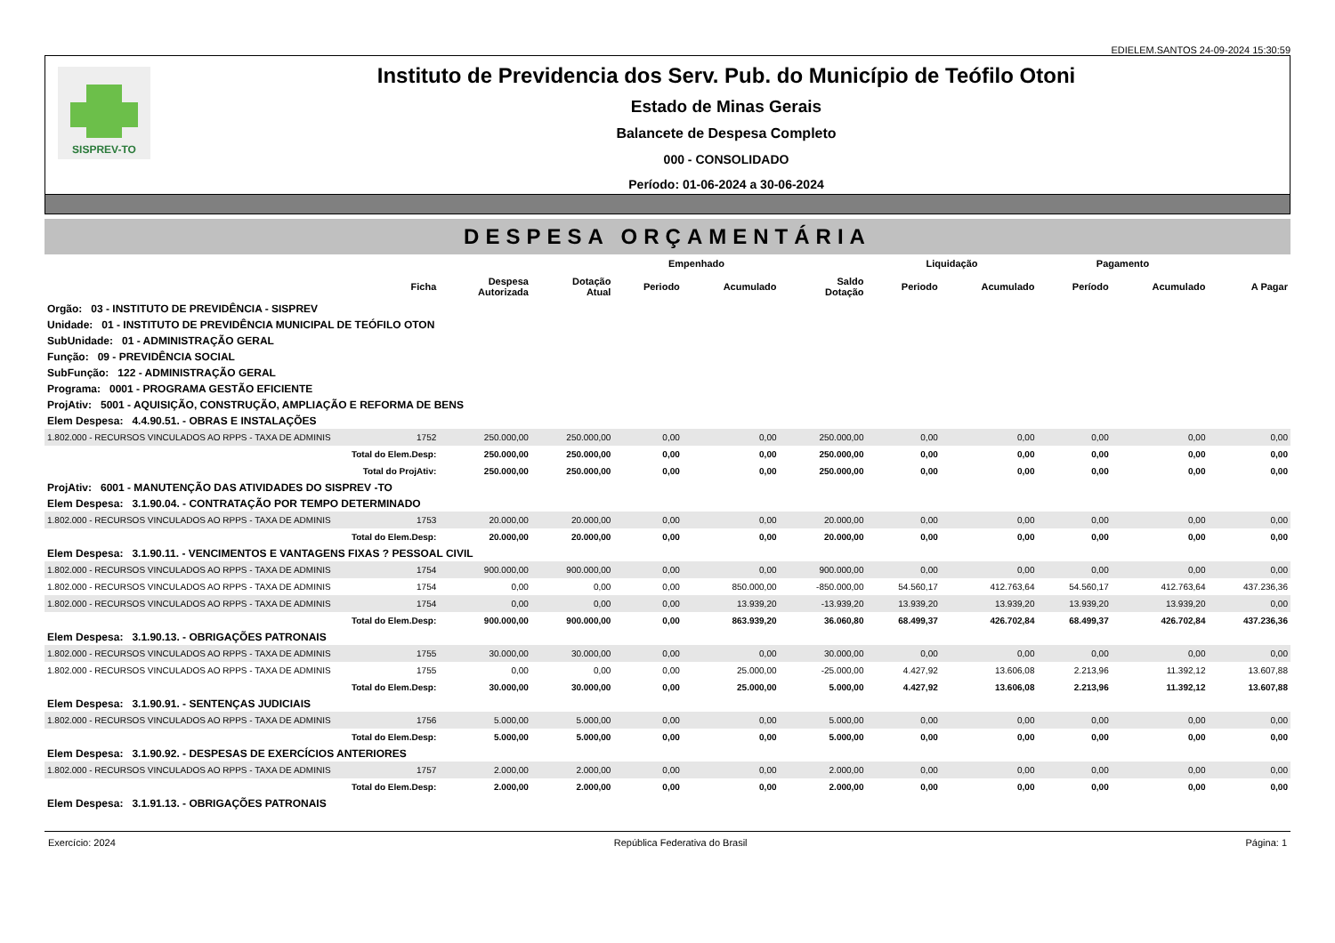EDIELEM.SANTOS 24-09-2024 15:30:59
SISPREV-TO
Instituto de Previdencia dos Serv. Pub. do Município de Teófilo Otoni
Estado de Minas Gerais
Balancete de Despesa Completo
000 - CONSOLIDADO
Período: 01-06-2024 a 30-06-2024
DESPESA ORÇAMENTÁRIA
| | | | | Empenhado | | | Liquidação | | Pagamento | | |
| --- | --- | --- | --- | --- | --- | --- | --- | --- | --- | --- | --- |
| | Ficha | Despesa Autorizada | Dotação Atual | Periodo | Acumulado | Saldo Dotação | Periodo | Acumulado | Período | Acumulado | A Pagar |
| Orgão: 03 - INSTITUTO DE PREVIDÊNCIA - SISPREV | | | | | | | | | | | |
| Unidade: 01 - INSTITUTO DE PREVIDÊNCIA MUNICIPAL DE TEÓFILO OTON | | | | | | | | | | | |
| SubUnidade: 01 - ADMINISTRAÇÃO GERAL | | | | | | | | | | | |
| Função: 09 - PREVIDÊNCIA SOCIAL | | | | | | | | | | | |
| SubFunção: 122 - ADMINISTRAÇÃO GERAL | | | | | | | | | | | |
| Programa: 0001 - PROGRAMA GESTÃO EFICIENTE | | | | | | | | | | | |
| ProjAtiv: 5001 - AQUISIÇÃO, CONSTRUÇÃO, AMPLIAÇÃO E REFORMA DE BENS | | | | | | | | | | | |
| Elem Despesa: 4.4.90.51. - OBRAS E INSTALAÇÕES | | | | | | | | | | | |
| 1.802.000 - RECURSOS VINCULADOS AO RPPS - TAXA DE ADMINIS | 1752 | 250.000,00 | 250.000,00 | 0,00 | 0,00 | 250.000,00 | 0,00 | 0,00 | 0,00 | 0,00 | 0,00 |
| Total do Elem.Desp: | | 250.000,00 | 250.000,00 | 0,00 | 0,00 | 250.000,00 | 0,00 | 0,00 | 0,00 | 0,00 | 0,00 |
| Total do ProjAtiv: | | 250.000,00 | 250.000,00 | 0,00 | 0,00 | 250.000,00 | 0,00 | 0,00 | 0,00 | 0,00 | 0,00 |
| ProjAtiv: 6001 - MANUTENÇÃO DAS ATIVIDADES DO SISPREV -TO | | | | | | | | | | | |
| Elem Despesa: 3.1.90.04. - CONTRATAÇÃO POR TEMPO DETERMINADO | | | | | | | | | | | |
| 1.802.000 - RECURSOS VINCULADOS AO RPPS - TAXA DE ADMINIS | 1753 | 20.000,00 | 20.000,00 | 0,00 | 0,00 | 20.000,00 | 0,00 | 0,00 | 0,00 | 0,00 | 0,00 |
| Total do Elem.Desp: | | 20.000,00 | 20.000,00 | 0,00 | 0,00 | 20.000,00 | 0,00 | 0,00 | 0,00 | 0,00 | 0,00 |
| Elem Despesa: 3.1.90.11. - VENCIMENTOS E VANTAGENS FIXAS ? PESSOAL CIVIL | | | | | | | | | | | |
| 1.802.000 - RECURSOS VINCULADOS AO RPPS - TAXA DE ADMINIS | 1754 | 900.000,00 | 900.000,00 | 0,00 | 0,00 | 900.000,00 | 0,00 | 0,00 | 0,00 | 0,00 | 0,00 |
| 1.802.000 - RECURSOS VINCULADOS AO RPPS - TAXA DE ADMINIS | 1754 | 0,00 | 0,00 | 0,00 | 850.000,00 | -850.000,00 | 54.560,17 | 412.763,64 | 54.560,17 | 412.763,64 | 437.236,36 |
| 1.802.000 - RECURSOS VINCULADOS AO RPPS - TAXA DE ADMINIS | 1754 | 0,00 | 0,00 | 0,00 | 13.939,20 | -13.939,20 | 13.939,20 | 13.939,20 | 13.939,20 | 13.939,20 | 0,00 |
| Total do Elem.Desp: | | 900.000,00 | 900.000,00 | 0,00 | 863.939,20 | 36.060,80 | 68.499,37 | 426.702,84 | 68.499,37 | 426.702,84 | 437.236,36 |
| Elem Despesa: 3.1.90.13. - OBRIGAÇÕES PATRONAIS | | | | | | | | | | | |
| 1.802.000 - RECURSOS VINCULADOS AO RPPS - TAXA DE ADMINIS | 1755 | 30.000,00 | 30.000,00 | 0,00 | 0,00 | 30.000,00 | 0,00 | 0,00 | 0,00 | 0,00 | 0,00 |
| 1.802.000 - RECURSOS VINCULADOS AO RPPS - TAXA DE ADMINIS | 1755 | 0,00 | 0,00 | 0,00 | 25.000,00 | -25.000,00 | 4.427,92 | 13.606,08 | 2.213,96 | 11.392,12 | 13.607,88 |
| Total do Elem.Desp: | | 30.000,00 | 30.000,00 | 0,00 | 25.000,00 | 5.000,00 | 4.427,92 | 13.606,08 | 2.213,96 | 11.392,12 | 13.607,88 |
| Elem Despesa: 3.1.90.91. - SENTENÇAS JUDICIAIS | | | | | | | | | | | |
| 1.802.000 - RECURSOS VINCULADOS AO RPPS - TAXA DE ADMINIS | 1756 | 5.000,00 | 5.000,00 | 0,00 | 0,00 | 5.000,00 | 0,00 | 0,00 | 0,00 | 0,00 | 0,00 |
| Total do Elem.Desp: | | 5.000,00 | 5.000,00 | 0,00 | 0,00 | 5.000,00 | 0,00 | 0,00 | 0,00 | 0,00 | 0,00 |
| Elem Despesa: 3.1.90.92. - DESPESAS DE EXERCÍCIOS ANTERIORES | | | | | | | | | | | |
| 1.802.000 - RECURSOS VINCULADOS AO RPPS - TAXA DE ADMINIS | 1757 | 2.000,00 | 2.000,00 | 0,00 | 0,00 | 2.000,00 | 0,00 | 0,00 | 0,00 | 0,00 | 0,00 |
| Total do Elem.Desp: | | 2.000,00 | 2.000,00 | 0,00 | 0,00 | 2.000,00 | 0,00 | 0,00 | 0,00 | 0,00 | 0,00 |
| Elem Despesa: 3.1.91.13. - OBRIGAÇÕES PATRONAIS | | | | | | | | | | | |
Exercício: 2024 República Federativa do Brasil Página: 1